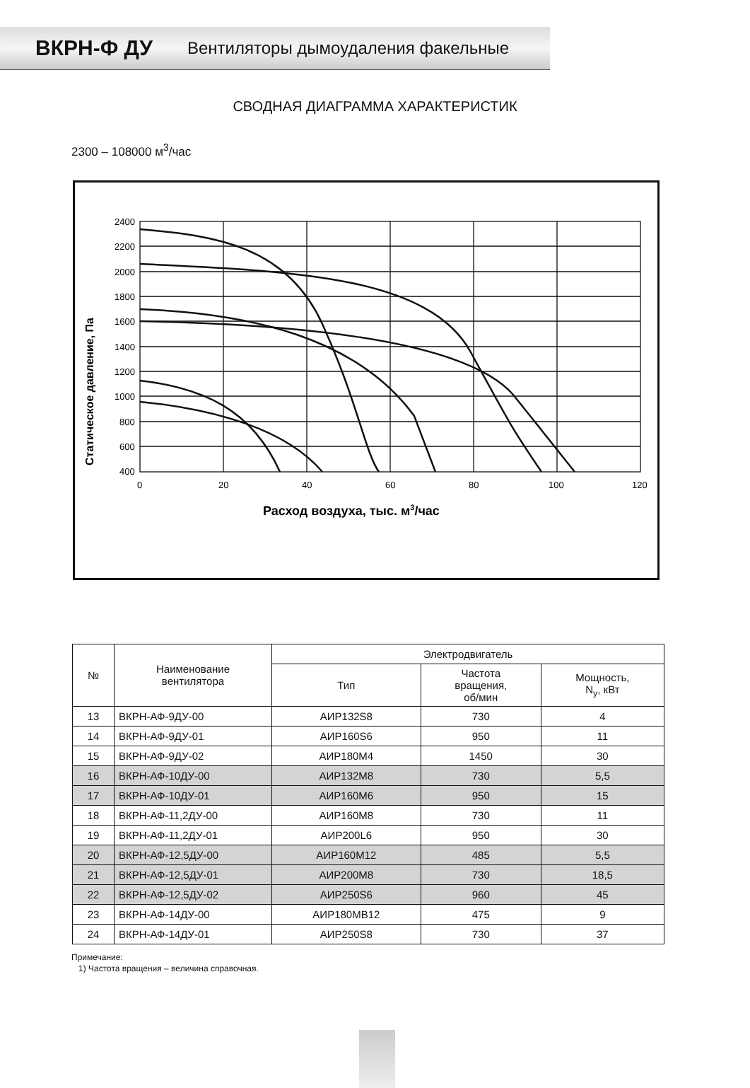ВКРН-Ф ДУ Вентиляторы дымоудаления факельные
СВОДНАЯ ДИАГРАММА ХАРАКТЕРИСТИК
2300 – 108000 м<sup>3</sup>/час
2400
2200
2000
1800
1600
1400
1200
1000
800
600
400
.
0
20
40
60
80
100
120
Статическое давление, Па
Расход воздуха, тыс. м3/час
| № | Наименование вентилятора | Электродвигатель | | |
| --- | --- | --- | --- | --- |
| | | Тип | Частота вращения, об/мин | Мощность, N<sub>у</sub>, кВт |
| 13 | ВКРН-АФ-9ДУ-00 | АИР132S8 | 730 | 4 |
| 14 | ВКРН-АФ-9ДУ-01 | АИР160S6 | 950 | 11 |
| 15 | ВКРН-АФ-9ДУ-02 | АИР180М4 | 1450 | 30 |
| 16 | ВКРН-АФ-10ДУ-00 | АИР132М8 | 730 | 5,5 |
| 17 | ВКРН-АФ-10ДУ-01 | АИР160М6 | 950 | 15 |
| 18 | ВКРН-АФ-11,2ДУ-00 | АИР160М8 | 730 | 11 |
| 19 | ВКРН-АФ-11,2ДУ-01 | АИР200L6 | 950 | 30 |
| 20 | ВКРН-АФ-12,5ДУ-00 | АИР160М12 | 485 | 5,5 |
| 21 | ВКРН-АФ-12,5ДУ-01 | АИР200М8 | 730 | 18,5 |
| 22 | ВКРН-АФ-12,5ДУ-02 | АИР250S6 | 960 | 45 |
| 23 | ВКРН-АФ-14ДУ-00 | АИР180МВ12 | 475 | 9 |
| 24 | ВКРН-АФ-14ДУ-01 | АИР250S8 | 730 | 37 |
Примечание:
1) Частота вращения – величина справочная.